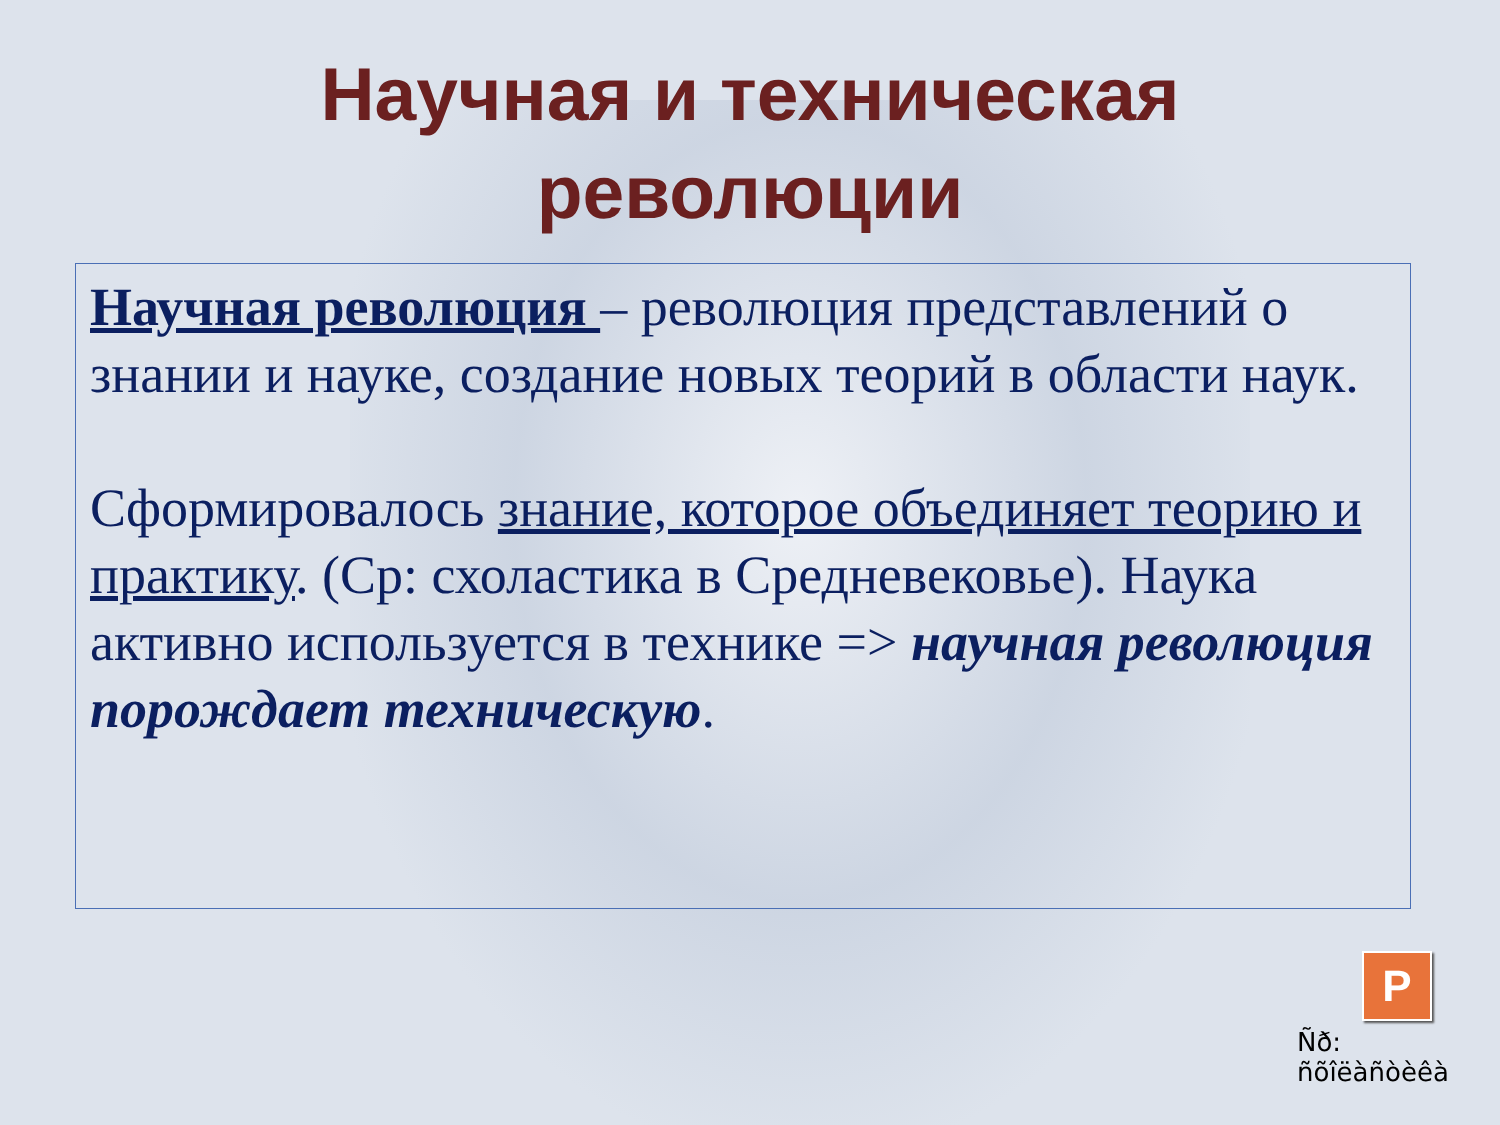Научная и техническая
революции
Научная революция – революция представлений о знании и науке, создание новых теорий в области наук.
Сформировалось знание, которое объединяет теорию и практику. (Ср: схоластика в Средневековье). Наука активно используется в технике => научная революция порождает техническую.
P
Ñð: ñõîëàñòèêà